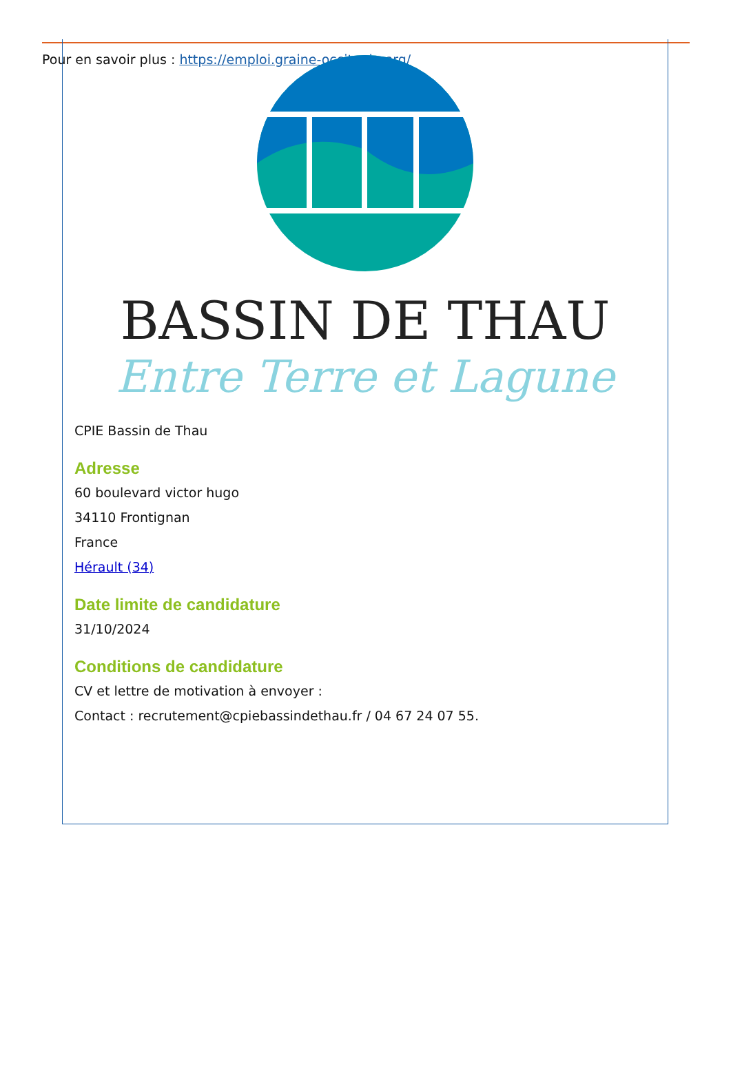Pour en savoir plus : https://emploi.graine-occitanie.org/
BASSIN DE THAU
Entre Terre et Lagune
CPIE Bassin de Thau
Adresse
60 boulevard victor hugo
34110 Frontignan
France
Hérault (34)
Date limite de candidature
31/10/2024
Conditions de candidature
CV et lettre de motivation à envoyer :
Contact : recrutement@cpiebassindethau.fr / 04 67 24 07 55.